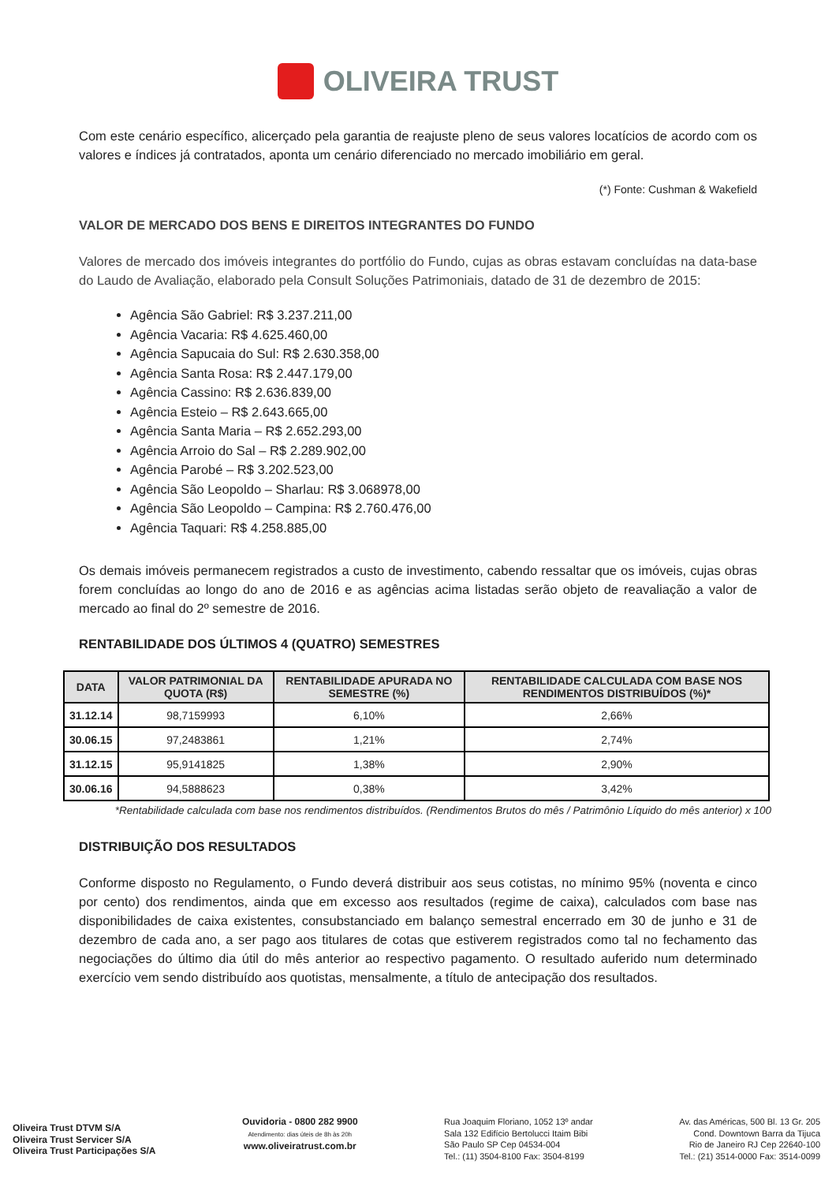OLIVEIRA TRUST
Com este cenário específico, alicerçado pela garantia de reajuste pleno de seus valores locatícios de acordo com os valores e índices já contratados, aponta um cenário diferenciado no mercado imobiliário em geral.
(*) Fonte: Cushman & Wakefield
VALOR DE MERCADO DOS BENS E DIREITOS INTEGRANTES DO FUNDO
Valores de mercado dos imóveis integrantes do portfólio do Fundo, cujas as obras estavam concluídas na data-base do Laudo de Avaliação, elaborado pela Consult Soluções Patrimoniais, datado de 31 de dezembro de 2015:
Agência São Gabriel: R$ 3.237.211,00
Agência Vacaria: R$ 4.625.460,00
Agência Sapucaia do Sul: R$ 2.630.358,00
Agência Santa Rosa: R$ 2.447.179,00
Agência Cassino: R$ 2.636.839,00
Agência Esteio – R$ 2.643.665,00
Agência Santa Maria – R$ 2.652.293,00
Agência Arroio do Sal – R$ 2.289.902,00
Agência Parobé – R$ 3.202.523,00
Agência São Leopoldo – Sharlau: R$ 3.068978,00
Agência São Leopoldo – Campina: R$ 2.760.476,00
Agência Taquari: R$ 4.258.885,00
Os demais imóveis permanecem registrados a custo de investimento, cabendo ressaltar que os imóveis, cujas obras forem concluídas ao longo do ano de 2016 e as agências acima listadas serão objeto de reavaliação a valor de mercado ao final do 2º semestre de 2016.
RENTABILIDADE DOS ÚLTIMOS 4 (QUATRO) SEMESTRES
| DATA | VALOR PATRIMONIAL DA QUOTA (R$) | RENTABILIDADE APURADA NO SEMESTRE (%) | RENTABILIDADE CALCULADA COM BASE NOS RENDIMENTOS DISTRIBUÍDOS (%)* |
| --- | --- | --- | --- |
| 31.12.14 | 98,7159993 | 6,10% | 2,66% |
| 30.06.15 | 97,2483861 | 1,21% | 2,74% |
| 31.12.15 | 95,9141825 | 1,38% | 2,90% |
| 30.06.16 | 94,5888623 | 0,38% | 3,42% |
*Rentabilidade calculada com base nos rendimentos distribuídos. (Rendimentos Brutos do mês / Patrimônio Líquido do mês anterior) x 100
DISTRIBUIÇÃO DOS RESULTADOS
Conforme disposto no Regulamento, o Fundo deverá distribuir aos seus cotistas, no mínimo 95% (noventa e cinco por cento) dos rendimentos, ainda que em excesso aos resultados (regime de caixa), calculados com base nas disponibilidades de caixa existentes, consubstanciado em balanço semestral encerrado em 30 de junho e 31 de dezembro de cada ano, a ser pago aos titulares de cotas que estiverem registrados como tal no fechamento das negociações do último dia útil do mês anterior ao respectivo pagamento. O resultado auferido num determinado exercício vem sendo distribuído aos quotistas, mensalmente, a título de antecipação dos resultados.
Oliveira Trust DTVM S/A
Oliveira Trust Servicer S/A
Oliveira Trust Participações S/A
Ouvidoria - 0800 282 9900
Atendimento: dias úteis de 8h às 20h
www.oliveiratrust.com.br
Rua Joaquim Floriano, 1052 13º andar
Sala 132 Edifício Bertolucci Itaim Bibi
São Paulo SP Cep 04534-004
Tel.: (11) 3504-8100 Fax: 3504-8199
Av. das Américas, 500 Bl. 13 Gr. 205
Cond. Downtown Barra da Tijuca
Rio de Janeiro RJ Cep 22640-100
Tel.: (21) 3514-0000 Fax: 3514-0099